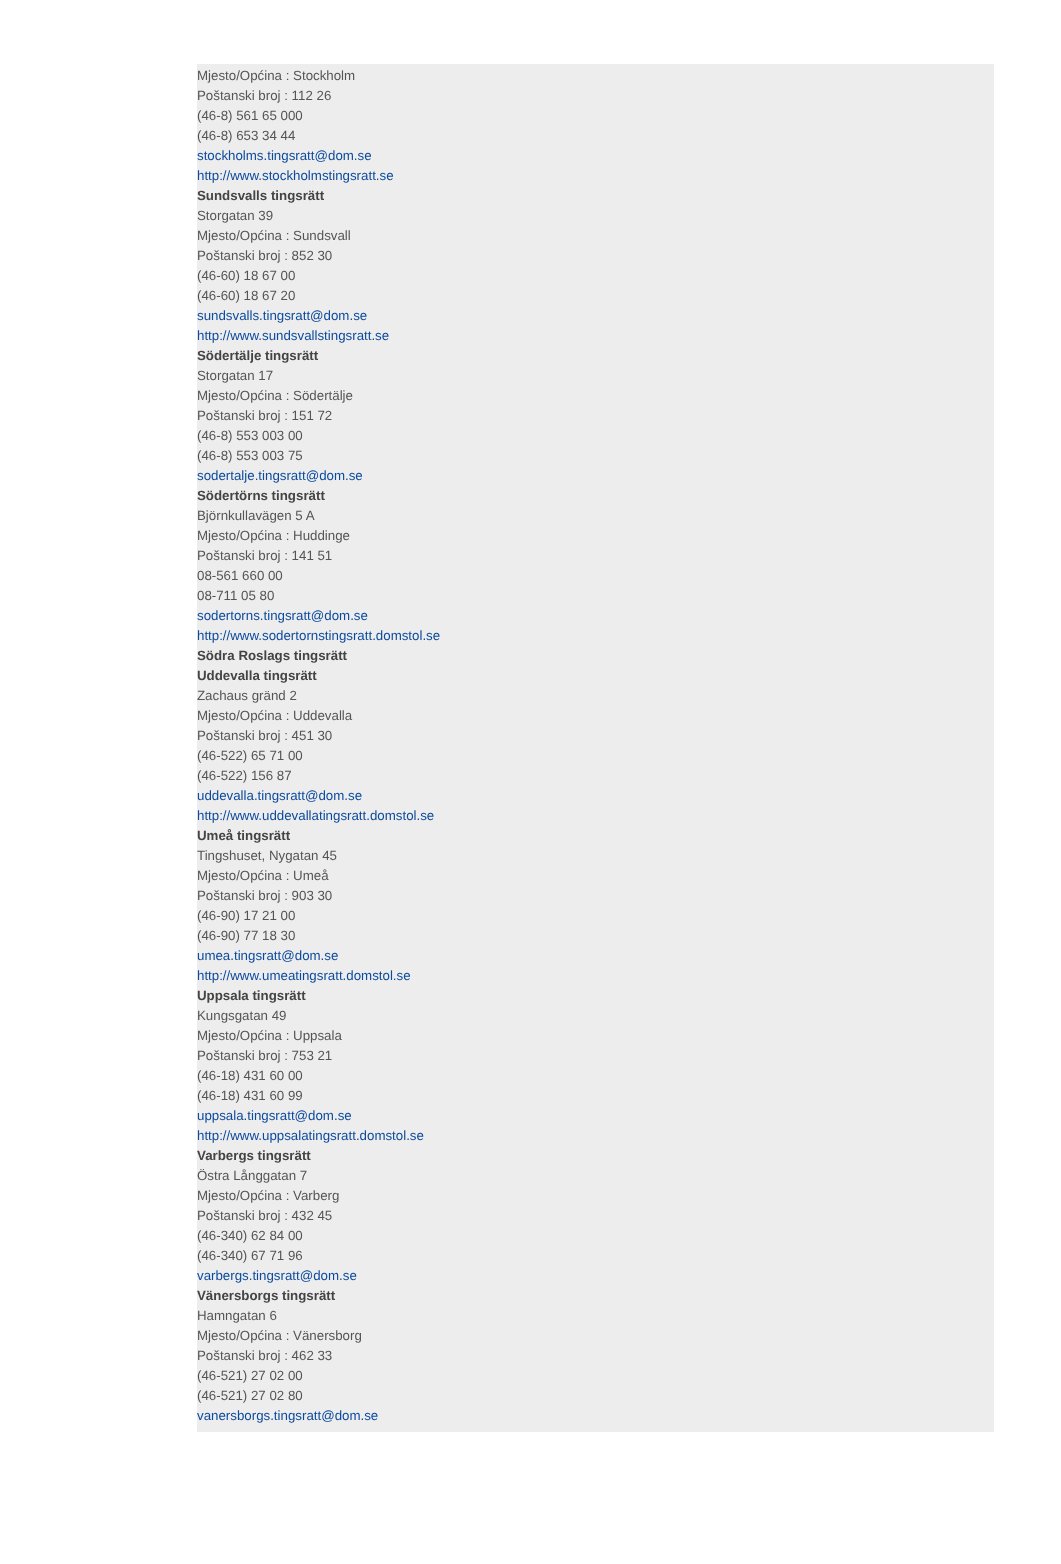Mjesto/Općina : Stockholm
Poštanski broj : 112 26
(46-8) 561 65 000
(46-8) 653 34 44
stockholms.tingsratt@dom.se
http://www.stockholmstingsratt.se
Sundsvalls tingsrätt
Storgatan 39
Mjesto/Općina : Sundsvall
Poštanski broj : 852 30
(46-60) 18 67 00
(46-60) 18 67 20
sundsvalls.tingsratt@dom.se
http://www.sundsvallstingsratt.se
Södertälje tingsrätt
Storgatan 17
Mjesto/Općina : Södertälje
Poštanski broj : 151 72
(46-8) 553 003 00
(46-8) 553 003 75
sodertalje.tingsratt@dom.se
Södertörns tingsrätt
Björnkullavägen 5 A
Mjesto/Općina : Huddinge
Poštanski broj : 141 51
08-561 660 00
08-711 05 80
sodertorns.tingsratt@dom.se
http://www.sodertornstingsratt.domstol.se
Södra Roslags tingsrätt
Uddevalla tingsrätt
Zachaus gränd 2
Mjesto/Općina : Uddevalla
Poštanski broj : 451 30
(46-522) 65 71 00
(46-522) 156 87
uddevalla.tingsratt@dom.se
http://www.uddevallatingsratt.domstol.se
Umeå tingsrätt
Tingshuset, Nygatan 45
Mjesto/Općina : Umeå
Poštanski broj : 903 30
(46-90) 17 21 00
(46-90) 77 18 30
umea.tingsratt@dom.se
http://www.umeatingsratt.domstol.se
Uppsala tingsrätt
Kungsgatan 49
Mjesto/Općina : Uppsala
Poštanski broj : 753 21
(46-18) 431 60 00
(46-18) 431 60 99
uppsala.tingsratt@dom.se
http://www.uppsalatingsratt.domstol.se
Varbergs tingsrätt
Östra Långgatan 7
Mjesto/Općina : Varberg
Poštanski broj : 432 45
(46-340) 62 84 00
(46-340) 67 71 96
varbergs.tingsratt@dom.se
Vänersborgs tingsrätt
Hamngatan 6
Mjesto/Općina : Vänersborg
Poštanski broj : 462 33
(46-521) 27 02 00
(46-521) 27 02 80
vanersborgs.tingsratt@dom.se